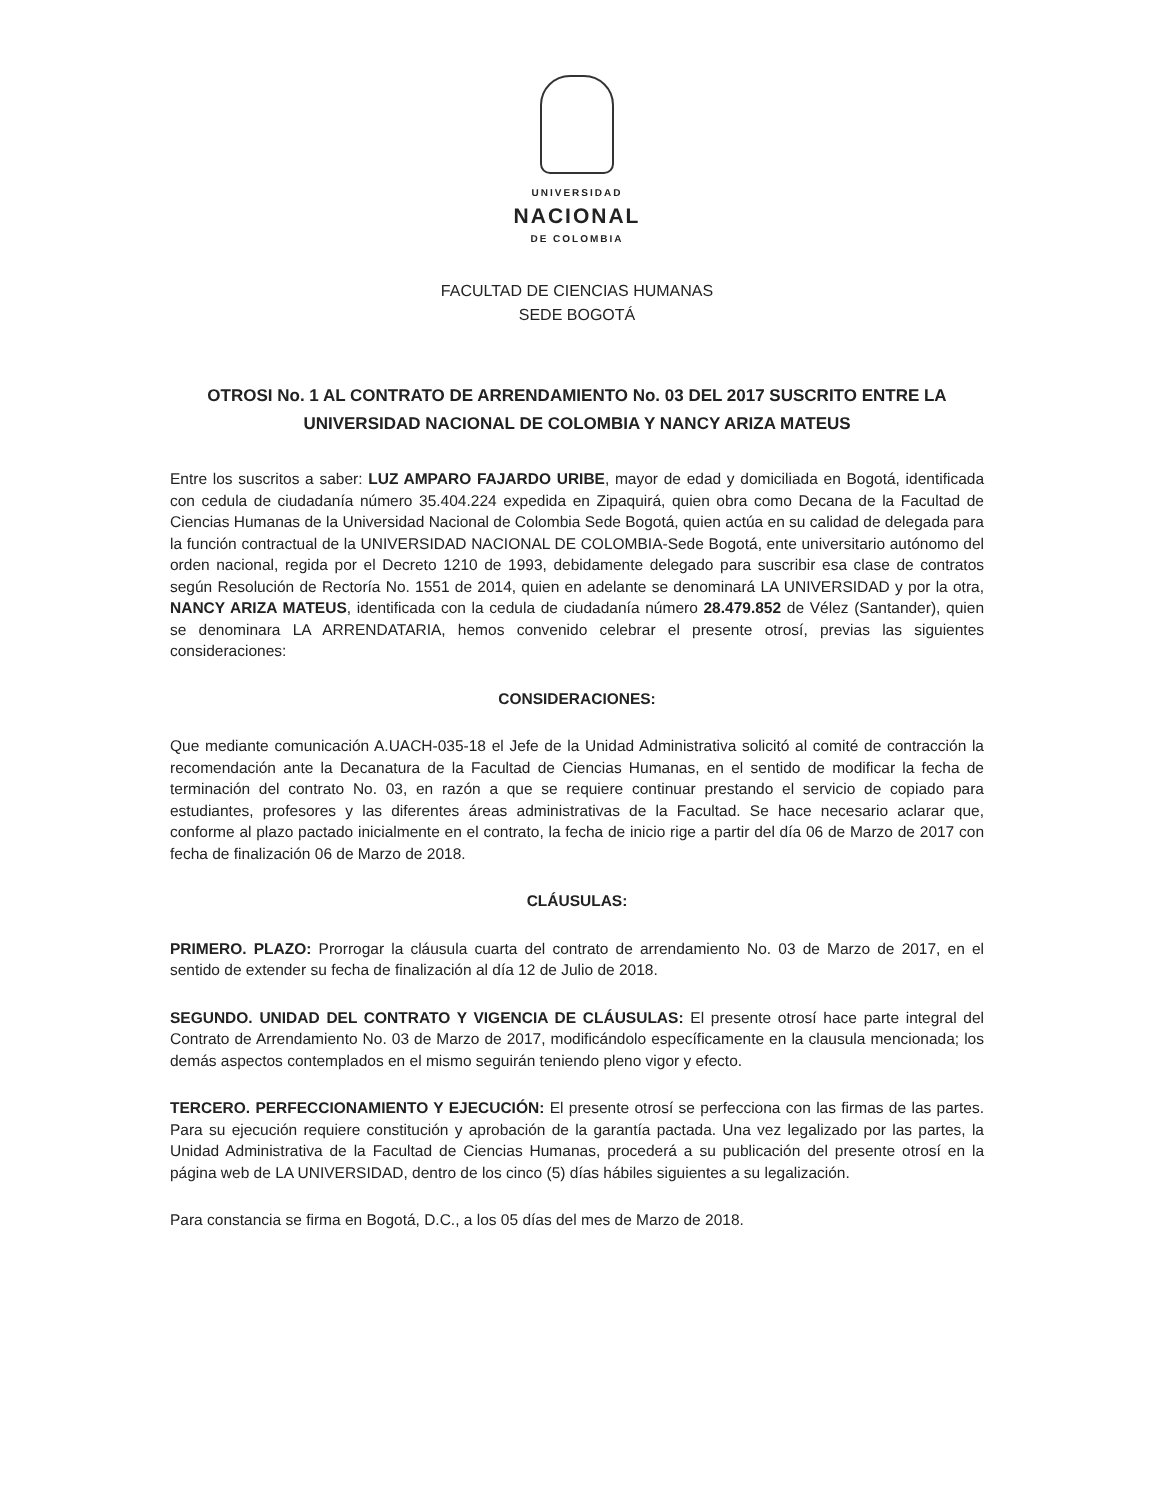UNIVERSIDAD
NACIONAL
DE COLOMBIA
FACULTAD DE CIENCIAS HUMANAS
SEDE BOGOTÁ
OTROSI No. 1 AL CONTRATO DE ARRENDAMIENTO No. 03 DEL 2017 SUSCRITO ENTRE LA UNIVERSIDAD NACIONAL DE COLOMBIA Y NANCY ARIZA MATEUS
Entre los suscritos a saber: LUZ AMPARO FAJARDO URIBE, mayor de edad y domiciliada en Bogotá, identificada con cedula de ciudadanía número 35.404.224 expedida en Zipaquirá, quien obra como Decana de la Facultad de Ciencias Humanas de la Universidad Nacional de Colombia Sede Bogotá, quien actúa en su calidad de delegada para la función contractual de la UNIVERSIDAD NACIONAL DE COLOMBIA-Sede Bogotá, ente universitario autónomo del orden nacional, regida por el Decreto 1210 de 1993, debidamente delegado para suscribir esa clase de contratos según Resolución de Rectoría No. 1551 de 2014, quien en adelante se denominará LA UNIVERSIDAD y por la otra, NANCY ARIZA MATEUS, identificada con la cedula de ciudadanía número 28.479.852 de Vélez (Santander), quien se denominara LA ARRENDATARIA, hemos convenido celebrar el presente otrosí, previas las siguientes consideraciones:
CONSIDERACIONES:
Que mediante comunicación A.UACH-035-18 el Jefe de la Unidad Administrativa solicitó al comité de contracción la recomendación ante la Decanatura de la Facultad de Ciencias Humanas, en el sentido de modificar la fecha de terminación del contrato No. 03, en razón a que se requiere continuar prestando el servicio de copiado para estudiantes, profesores y las diferentes áreas administrativas de la Facultad. Se hace necesario aclarar que, conforme al plazo pactado inicialmente en el contrato, la fecha de inicio rige a partir del día 06 de Marzo de 2017 con fecha de finalización 06 de Marzo de 2018.
CLÁUSULAS:
PRIMERO. PLAZO: Prorrogar la cláusula cuarta del contrato de arrendamiento No. 03 de Marzo de 2017, en el sentido de extender su fecha de finalización al día 12 de Julio de 2018.
SEGUNDO. UNIDAD DEL CONTRATO Y VIGENCIA DE CLÁUSULAS: El presente otrosí hace parte integral del Contrato de Arrendamiento No. 03 de Marzo de 2017, modificándolo específicamente en la clausula mencionada; los demás aspectos contemplados en el mismo seguirán teniendo pleno vigor y efecto.
TERCERO. PERFECCIONAMIENTO Y EJECUCIÓN: El presente otrosí se perfecciona con las firmas de las partes. Para su ejecución requiere constitución y aprobación de la garantía pactada. Una vez legalizado por las partes, la Unidad Administrativa de la Facultad de Ciencias Humanas, procederá a su publicación del presente otrosí en la página web de LA UNIVERSIDAD, dentro de los cinco (5) días hábiles siguientes a su legalización.
Para constancia se firma en Bogotá, D.C., a los 05 días del mes de Marzo de 2018.